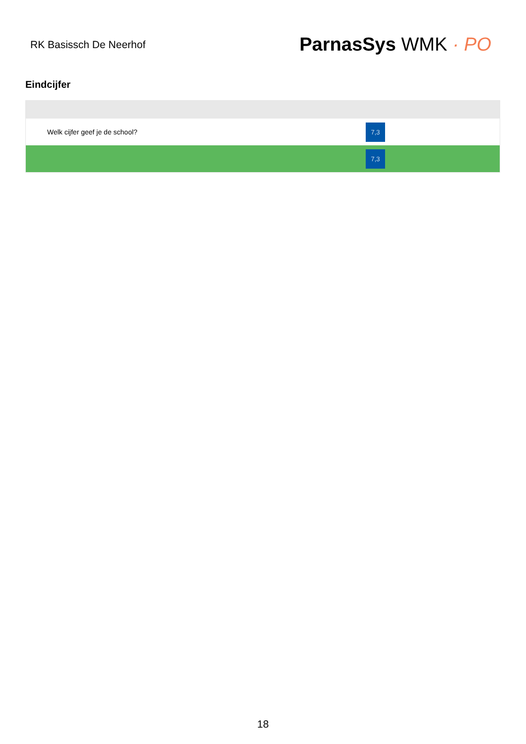RK Basissch De Neerhof
ParnasSys WMK · PO
Eindcijfer
| Welk cijfer geef je de school? | 7,3 |
| | 7,3 |
18